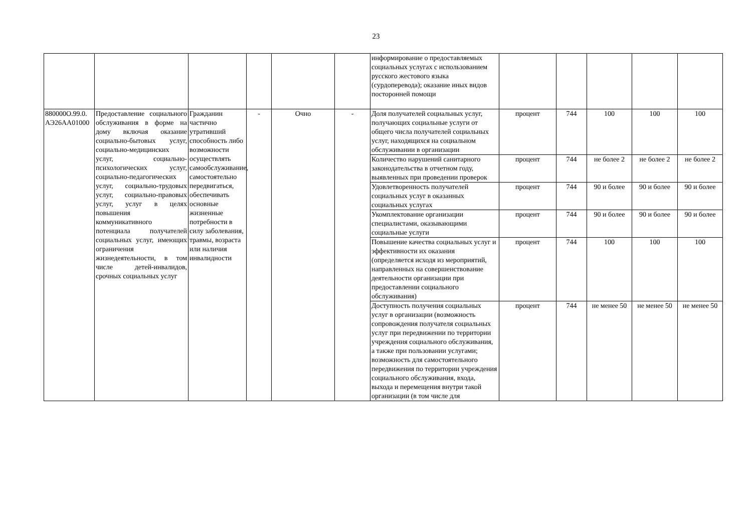23
| | | | | | | информирование о предоставляемых социальных услугах с использованием русского жестового языка (сурдоперевода); оказание иных видов посторонней помощи | | | | | |
| 880000О.99.0. АЭ26АА01000 | Предоставление социального обслуживания в форме на дому включая оказание социально-бытовых услуг, социально-медицинских услуг, социально-психологических услуг, социально-педагогических услуг, социально-трудовых услуг, социально-правовых услуг, услуг в целях повышения коммуникативного потенциала получателей социальных услуг, имеющих ограничения жизнедеятельности, в том числе детей-инвалидов, срочных социальных услуг | Гражданин частично утративший способность либо возможности осуществлять самообслуживание, самостоятельно передвигаться, обеспечивать основные жизненные потребности в силу заболевания, травмы, возраста или наличия инвалидности | - | Очно | - | Доля получателей социальных услуг, получающих социальные услуги от общего числа получателей социальных услуг, находящихся на социальном обслуживании в организации | процент | 744 | 100 | 100 | 100 |
| | | | | | | Количество нарушений санитарного законодательства в отчетном году, выявленных при проведении проверок | процент | 744 | не более 2 | не более 2 | не более 2 |
| | | | | | | Удовлетворенность получателей социальных услуг в оказанных социальных услугах | процент | 744 | 90 и более | 90 и более | 90 и более |
| | | | | | | Укомплектование организации специалистами, оказывающими социальные услуги | процент | 744 | 90 и более | 90 и более | 90 и более |
| | | | | | | Повышение качества социальных услуг и эффективности их оказания (определяется исходя из мероприятий, направленных на совершенствование деятельности организации при предоставлении социального обслуживания) | процент | 744 | 100 | 100 | 100 |
| | | | | | | Доступность получения социальных услуг в организации (возможность сопровождения получателя социальных услуг при передвижении по территории учреждения социального обслуживания, а также при пользовании услугами; возможность для самостоятельного передвижения по территории учреждения социального обслуживания, входа, выхода и перемещения внутри такой организации (в том числе для | процент | 744 | не менее 50 | не менее 50 | не менее 50 |